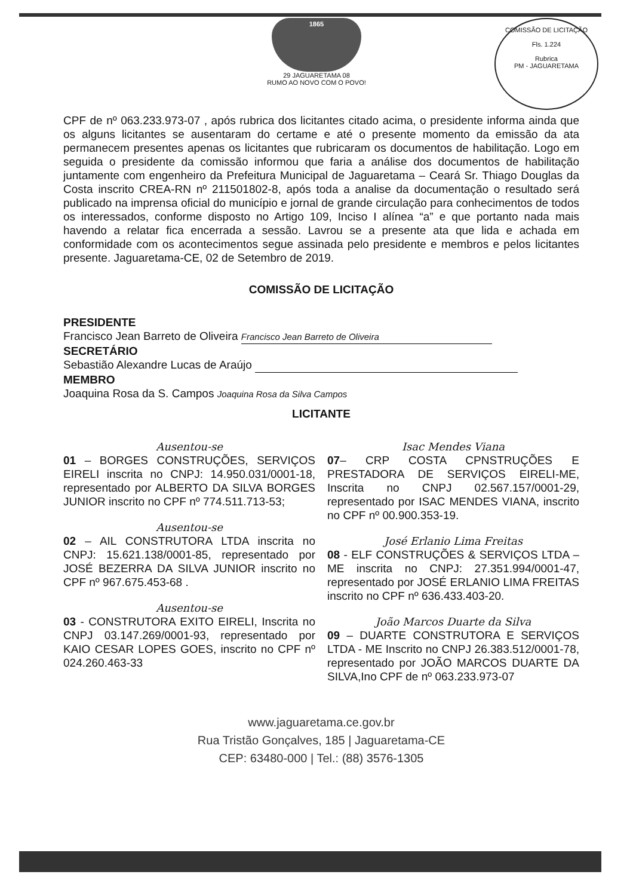1865
29 JAGUARETAMA 08
RUMO AO NOVO COM O POVO!
COMISSÃO DE LICITAÇÃO
Fls. 1.224
Rubrica
PM - JAGUARETAMA
CPF de nº 063.233.973-07 , após rubrica dos licitantes citado acima, o presidente informa ainda que os alguns licitantes se ausentaram do certame e até o presente momento da emissão da ata permanecem presentes apenas os licitantes que rubricaram os documentos de habilitação. Logo em seguida o presidente da comissão informou que faria a análise dos documentos de habilitação juntamente com engenheiro da Prefeitura Municipal de Jaguaretama – Ceará Sr. Thiago Douglas da Costa inscrito CREA-RN nº 211501802-8, após toda a analise da documentação o resultado será publicado na imprensa oficial do município e jornal de grande circulação para conhecimentos de todos os interessados, conforme disposto no Artigo 109, Inciso I alínea “a” e que portanto nada mais havendo a relatar fica encerrada a sessão. Lavrou se a presente ata que lida e achada em conformidade com os acontecimentos segue assinada pelo presidente e membros e pelos licitantes presente. Jaguaretama-CE, 02 de Setembro de 2019.
COMISSÃO DE LICITAÇÃO
PRESIDENTE
Francisco Jean Barreto de Oliveira Francisco Jean Barreto de Oliveira
SECRETÁRIO
Sebastião Alexandre Lucas de Araújo
MEMBRO
Joaquina Rosa da S. Campos Joaquina Rosa da Silva Campos
LICITANTE
Ausentou-se
01 – BORGES CONSTRUÇÕES, SERVIÇOS EIRELI inscrita no CNPJ: 14.950.031/0001-18, representado por ALBERTO DA SILVA BORGES JUNIOR inscrito no CPF nº 774.511.713-53;
Ausentou-se
02 – AIL CONSTRUTORA LTDA inscrita no CNPJ: 15.621.138/0001-85, representado por JOSÉ BEZERRA DA SILVA JUNIOR inscrito no CPF nº 967.675.453-68 .
Ausentou-se
03 - CONSTRUTORA EXITO EIRELI, Inscrita no CNPJ 03.147.269/0001-93, representado por KAIO CESAR LOPES GOES, inscrito no CPF nº 024.260.463-33
Isac Mendes Viana
07– CRP COSTA CPNSTRUÇÕES E PRESTADORA DE SERVIÇOS EIRELI-ME, Inscrita no CNPJ 02.567.157/0001-29, representado por ISAC MENDES VIANA, inscrito no CPF nº 00.900.353-19.
José Erlanio Lima Freitas
08 - ELF CONSTRUÇÕES & SERVIÇOS LTDA – ME inscrita no CNPJ: 27.351.994/0001-47, representado por JOSÉ ERLANIO LIMA FREITAS inscrito no CPF nº 636.433.403-20.
João Marcos Duarte da Silva
09 – DUARTE CONSTRUTORA E SERVIÇOS LTDA - ME Inscrito no CNPJ 26.383.512/0001-78, representado por JOÃO MARCOS DUARTE DA SILVA,Ino CPF de nº 063.233.973-07
www.jaguaretama.ce.gov.br
Rua Tristão Gonçalves, 185 | Jaguaretama-CE
CEP: 63480-000 | Tel.: (88) 3576-1305